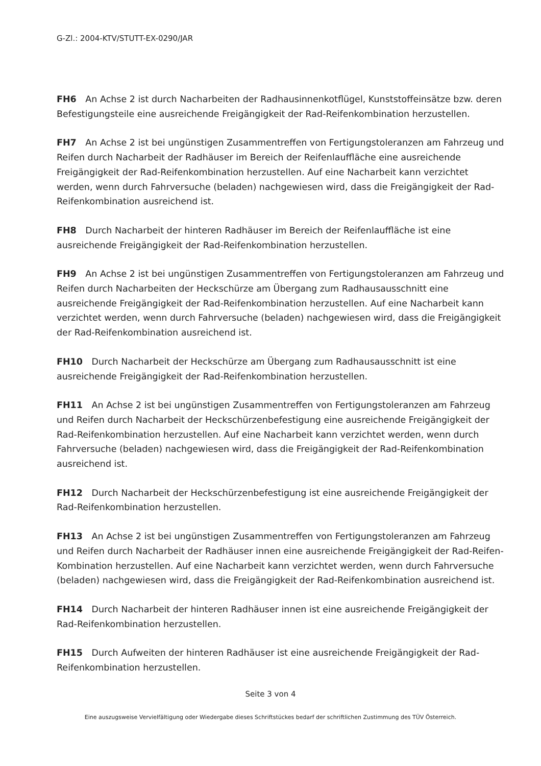G-Zl.: 2004-KTV/STUTT-EX-0290/JAR
FH6 An Achse 2 ist durch Nacharbeiten der Radhausinnenkotflügel, Kunststoffeinsätze bzw. deren Befestigungsteile eine ausreichende Freigängigkeit der Rad-Reifenkombination herzustellen.
FH7 An Achse 2 ist bei ungünstigen Zusammentreffen von Fertigungstoleranzen am Fahrzeug und Reifen durch Nacharbeit der Radhäuser im Bereich der Reifenlauffläche eine ausreichende Freigängigkeit der Rad-Reifenkombination herzustellen. Auf eine Nacharbeit kann verzichtet werden, wenn durch Fahrversuche (beladen) nachgewiesen wird, dass die Freigängigkeit der Rad-Reifenkombination ausreichend ist.
FH8 Durch Nacharbeit der hinteren Radhäuser im Bereich der Reifenlauffläche ist eine ausreichende Freigängigkeit der Rad-Reifenkombination herzustellen.
FH9 An Achse 2 ist bei ungünstigen Zusammentreffen von Fertigungstoleranzen am Fahrzeug und Reifen durch Nacharbeiten der Heckschürze am Übergang zum Radhausausschnitt eine ausreichende Freigängigkeit der Rad-Reifenkombination herzustellen. Auf eine Nacharbeit kann verzichtet werden, wenn durch Fahrversuche (beladen) nachgewiesen wird, dass die Freigängigkeit der Rad-Reifenkombination ausreichend ist.
FH10 Durch Nacharbeit der Heckschürze am Übergang zum Radhausausschnitt ist eine ausreichende Freigängigkeit der Rad-Reifenkombination herzustellen.
FH11 An Achse 2 ist bei ungünstigen Zusammentreffen von Fertigungstoleranzen am Fahrzeug und Reifen durch Nacharbeit der Heckschürzenbefestigung eine ausreichende Freigängigkeit der Rad-Reifenkombination herzustellen. Auf eine Nacharbeit kann verzichtet werden, wenn durch Fahrversuche (beladen) nachgewiesen wird, dass die Freigängigkeit der Rad-Reifenkombination ausreichend ist.
FH12 Durch Nacharbeit der Heckschürzenbefestigung ist eine ausreichende Freigängigkeit der Rad-Reifenkombination herzustellen.
FH13 An Achse 2 ist bei ungünstigen Zusammentreffen von Fertigungstoleranzen am Fahrzeug und Reifen durch Nacharbeit der Radhäuser innen eine ausreichende Freigängigkeit der Rad-Reifen-Kombination herzustellen. Auf eine Nacharbeit kann verzichtet werden, wenn durch Fahrversuche (beladen) nachgewiesen wird, dass die Freigängigkeit der Rad-Reifenkombination ausreichend ist.
FH14 Durch Nacharbeit der hinteren Radhäuser innen ist eine ausreichende Freigängigkeit der Rad-Reifenkombination herzustellen.
FH15 Durch Aufweiten der hinteren Radhäuser ist eine ausreichende Freigängigkeit der Rad-Reifenkombination herzustellen.
Seite 3 von 4
Eine auszugsweise Vervielfältigung oder Wiedergabe dieses Schriftstückes bedarf der schriftlichen Zustimmung des TÜV Österreich.